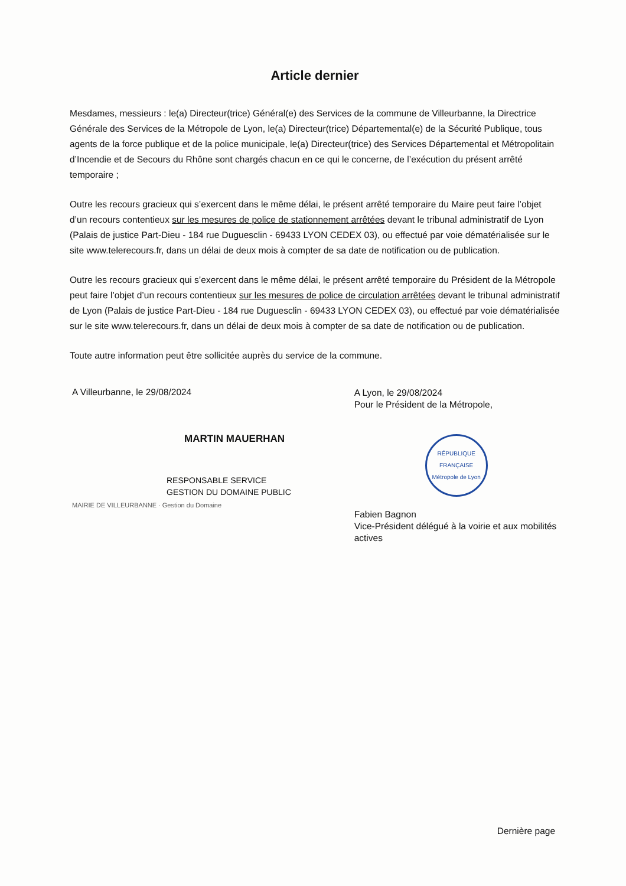Article dernier
Mesdames, messieurs : le(a) Directeur(trice) Général(e) des Services de la commune de Villeurbanne, la Directrice Générale des Services de la Métropole de Lyon, le(a) Directeur(trice) Départemental(e) de la Sécurité Publique, tous agents de la force publique et de la police municipale, le(a) Directeur(trice) des Services Départemental et Métropolitain d’Incendie et de Secours du Rhône sont chargés chacun en ce qui le concerne, de l’exécution du présent arrêté temporaire ;
Outre les recours gracieux qui s’exercent dans le même délai, le présent arrêté temporaire du Maire peut faire l’objet d’un recours contentieux sur les mesures de police de stationnement arrêtées devant le tribunal administratif de Lyon (Palais de justice Part-Dieu - 184 rue Duguesclin - 69433 LYON CEDEX 03), ou effectué par voie dématérialisée sur le site www.telerecours.fr, dans un délai de deux mois à compter de sa date de notification ou de publication.
Outre les recours gracieux qui s’exercent dans le même délai, le présent arrêté temporaire du Président de la Métropole peut faire l’objet d’un recours contentieux sur les mesures de police de circulation arrêtées devant le tribunal administratif de Lyon (Palais de justice Part-Dieu - 184 rue Duguesclin - 69433 LYON CEDEX 03), ou effectué par voie dématérialisée sur le site www.telerecours.fr, dans un délai de deux mois à compter de sa date de notification ou de publication.
Toute autre information peut être sollicitée auprès du service de la commune.
A Villeurbanne, le 29/08/2024
MARTIN MAUERHAN
RESPONSABLE SERVICE
GESTION DU DOMAINE PUBLIC
MAIRIE DE VILLEURBANNE · Gestion du Domaine
A Lyon, le 29/08/2024
Pour le Président de la Métropole,
RÉPUBLIQUE FRANÇAISE
Métropole de Lyon
Fabien Bagnon
Vice-Président délégué à la voirie et aux mobilités actives
Dernière page